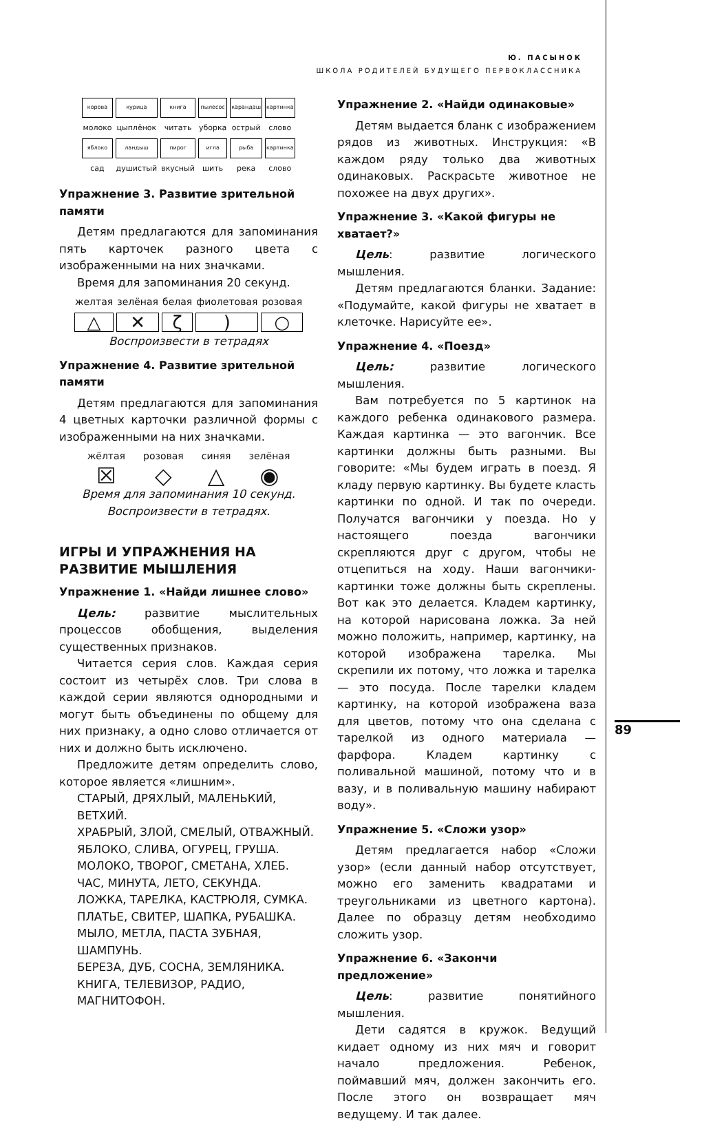Ю. ПАСЫНОК
ШКОЛА РОДИТЕЛЕЙ БУДУЩЕГО ПЕРВОКЛАССНИКА
| корова | курица | книга | пылесос | карандаш | картинка |
| молоко | цыплёнок | читать | уборка | острый | слово |
| яблоко | ландыш | пирог | игла | рыба | картинка |
| сад | душистый | вкусный | шить | река | слово |
Упражнение 3. Развитие зрительной памяти
Детям предлагаются для запоминания пять карточек разного цвета с изображенными на них значками.
Время для запоминания 20 секунд.
| желтая | зелёная | белая | фиолетовая | розовая |
| △ | ✕ | ζ | ) | ○ |
Воспроизвести в тетрадях
Упражнение 4. Развитие зрительной памяти
Детям предлагаются для запоминания 4 цветных карточки различной формы с изображенными на них значками.
| жёлтая | розовая | синяя | зелёная |
| ☒ | ◇ | △ | ◉ |
Время для запоминания 10 секунд.
Воспроизвести в тетрадях.
ИГРЫ И УПРАЖНЕНИЯ НА РАЗВИТИЕ МЫШЛЕНИЯ
Упражнение 1. «Найди лишнее слово»
Цель: развитие мыслительных процессов обобщения, выделения существенных признаков.
Читается серия слов. Каждая серия состоит из четырёх слов. Три слова в каждой серии являются однородными и могут быть объединены по общему для них признаку, а одно слово отличается от них и должно быть исключено.
Предложите детям определить слово, которое является «лишним».
СТАРЫЙ, ДРЯХЛЫЙ, МАЛЕНЬКИЙ, ВЕТХИЙ.
ХРАБРЫЙ, ЗЛОЙ, СМЕЛЫЙ, ОТВАЖНЫЙ.
ЯБЛОКО, СЛИВА, ОГУРЕЦ, ГРУША.
МОЛОКО, ТВОРОГ, СМЕТАНА, ХЛЕБ.
ЧАС, МИНУТА, ЛЕТО, СЕКУНДА.
ЛОЖКА, ТАРЕЛКА, КАСТРЮЛЯ, СУМКА.
ПЛАТЬЕ, СВИТЕР, ШАПКА, РУБАШКА.
МЫЛО, МЕТЛА, ПАСТА ЗУБНАЯ, ШАМПУНЬ.
БЕРЕЗА, ДУБ, СОСНА, ЗЕМЛЯНИКА.
КНИГА, ТЕЛЕВИЗОР, РАДИО, МАГНИТОФОН.
Упражнение 2. «Найди одинаковые»
Детям выдается бланк с изображением рядов из животных. Инструкция: «В каждом ряду только два животных одинаковых. Раскрасьте животное не похожее на двух других».
Упражнение 3. «Какой фигуры не хватает?»
Цель: развитие логического мышления.
Детям предлагаются бланки. Задание: «Подумайте, какой фигуры не хватает в клеточке. Нарисуйте ее».
Упражнение 4. «Поезд»
Цель: развитие логического мышления.
Вам потребуется по 5 картинок на каждого ребенка одинакового размера. Каждая картинка — это вагончик. Все картинки должны быть разными. Вы говорите: «Мы будем играть в поезд. Я кладу первую картинку. Вы будете класть картинки по одной. И так по очереди. Получатся вагончики у поезда. Но у настоящего поезда вагончики скрепляются друг с другом, чтобы не отцепиться на ходу. Наши вагончики-картинки тоже должны быть скреплены. Вот как это делается. Кладем картинку, на которой нарисована ложка. За ней можно положить, например, картинку, на которой изображена тарелка. Мы скрепили их потому, что ложка и тарелка — это посуда. После тарелки кладем картинку, на которой изображена ваза для цветов, потому что она сделана с тарелкой из одного материала — фарфора. Кладем картинку с поливальной машиной, потому что и в вазу, и в поливальную машину набирают воду».
Упражнение 5. «Сложи узор»
Детям предлагается набор «Сложи узор» (если данный набор отсутствует, можно его заменить квадратами и треугольниками из цветного картона). Далее по образцу детям необходимо сложить узор.
Упражнение 6. «Закончи предложение»
Цель: развитие понятийного мышления.
Дети садятся в кружок. Ведущий кидает одному из них мяч и говорит начало предложения. Ребенок, поймавший мяч, должен закончить его. После этого он возвращает мяч ведущему. И так далее.
89